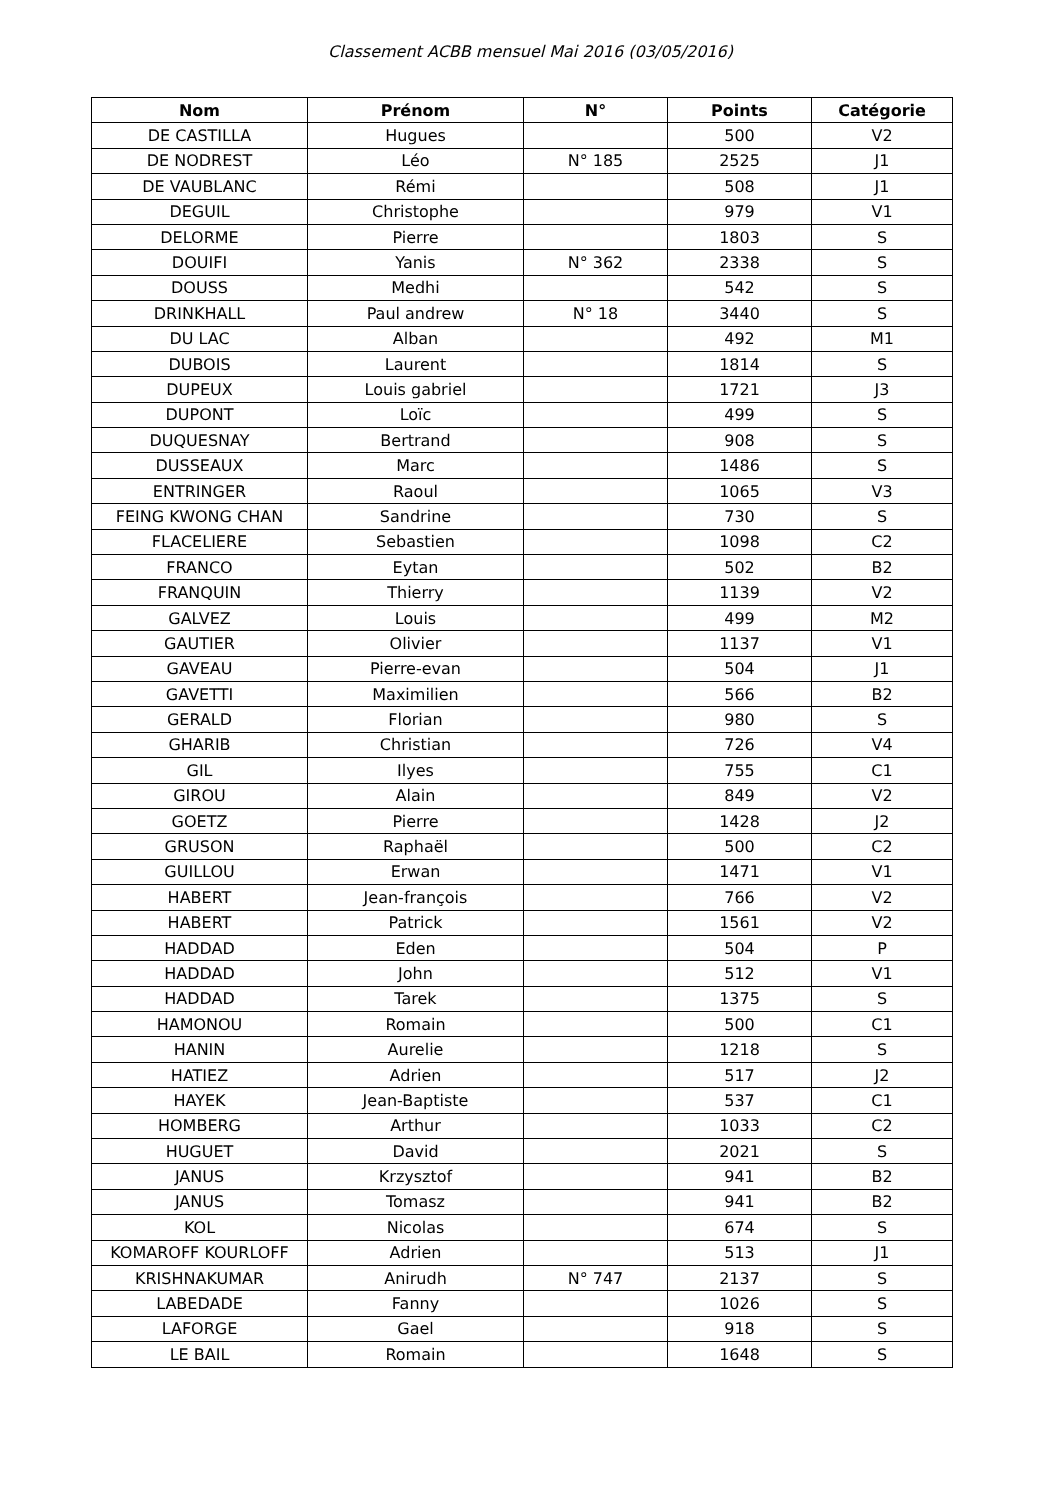Classement ACBB mensuel Mai 2016 (03/05/2016)
| Nom | Prénom | N° | Points | Catégorie |
| --- | --- | --- | --- | --- |
| DE CASTILLA | Hugues | | 500 | V2 |
| DE NODREST | Léo | N° 185 | 2525 | J1 |
| DE VAUBLANC | Rémi | | 508 | J1 |
| DEGUIL | Christophe | | 979 | V1 |
| DELORME | Pierre | | 1803 | S |
| DOUIFI | Yanis | N° 362 | 2338 | S |
| DOUSS | Medhi | | 542 | S |
| DRINKHALL | Paul andrew | N° 18 | 3440 | S |
| DU LAC | Alban | | 492 | M1 |
| DUBOIS | Laurent | | 1814 | S |
| DUPEUX | Louis gabriel | | 1721 | J3 |
| DUPONT | Loïc | | 499 | S |
| DUQUESNAY | Bertrand | | 908 | S |
| DUSSEAUX | Marc | | 1486 | S |
| ENTRINGER | Raoul | | 1065 | V3 |
| FEING KWONG CHAN | Sandrine | | 730 | S |
| FLACELIERE | Sebastien | | 1098 | C2 |
| FRANCO | Eytan | | 502 | B2 |
| FRANQUIN | Thierry | | 1139 | V2 |
| GALVEZ | Louis | | 499 | M2 |
| GAUTIER | Olivier | | 1137 | V1 |
| GAVEAU | Pierre-evan | | 504 | J1 |
| GAVETTI | Maximilien | | 566 | B2 |
| GERALD | Florian | | 980 | S |
| GHARIB | Christian | | 726 | V4 |
| GIL | Ilyes | | 755 | C1 |
| GIROU | Alain | | 849 | V2 |
| GOETZ | Pierre | | 1428 | J2 |
| GRUSON | Raphaël | | 500 | C2 |
| GUILLOU | Erwan | | 1471 | V1 |
| HABERT | Jean-françois | | 766 | V2 |
| HABERT | Patrick | | 1561 | V2 |
| HADDAD | Eden | | 504 | P |
| HADDAD | John | | 512 | V1 |
| HADDAD | Tarek | | 1375 | S |
| HAMONOU | Romain | | 500 | C1 |
| HANIN | Aurelie | | 1218 | S |
| HATIEZ | Adrien | | 517 | J2 |
| HAYEK | Jean-Baptiste | | 537 | C1 |
| HOMBERG | Arthur | | 1033 | C2 |
| HUGUET | David | | 2021 | S |
| JANUS | Krzysztof | | 941 | B2 |
| JANUS | Tomasz | | 941 | B2 |
| KOL | Nicolas | | 674 | S |
| KOMAROFF KOURLOFF | Adrien | | 513 | J1 |
| KRISHNAKUMAR | Anirudh | N° 747 | 2137 | S |
| LABEDADE | Fanny | | 1026 | S |
| LAFORGE | Gael | | 918 | S |
| LE BAIL | Romain | | 1648 | S |